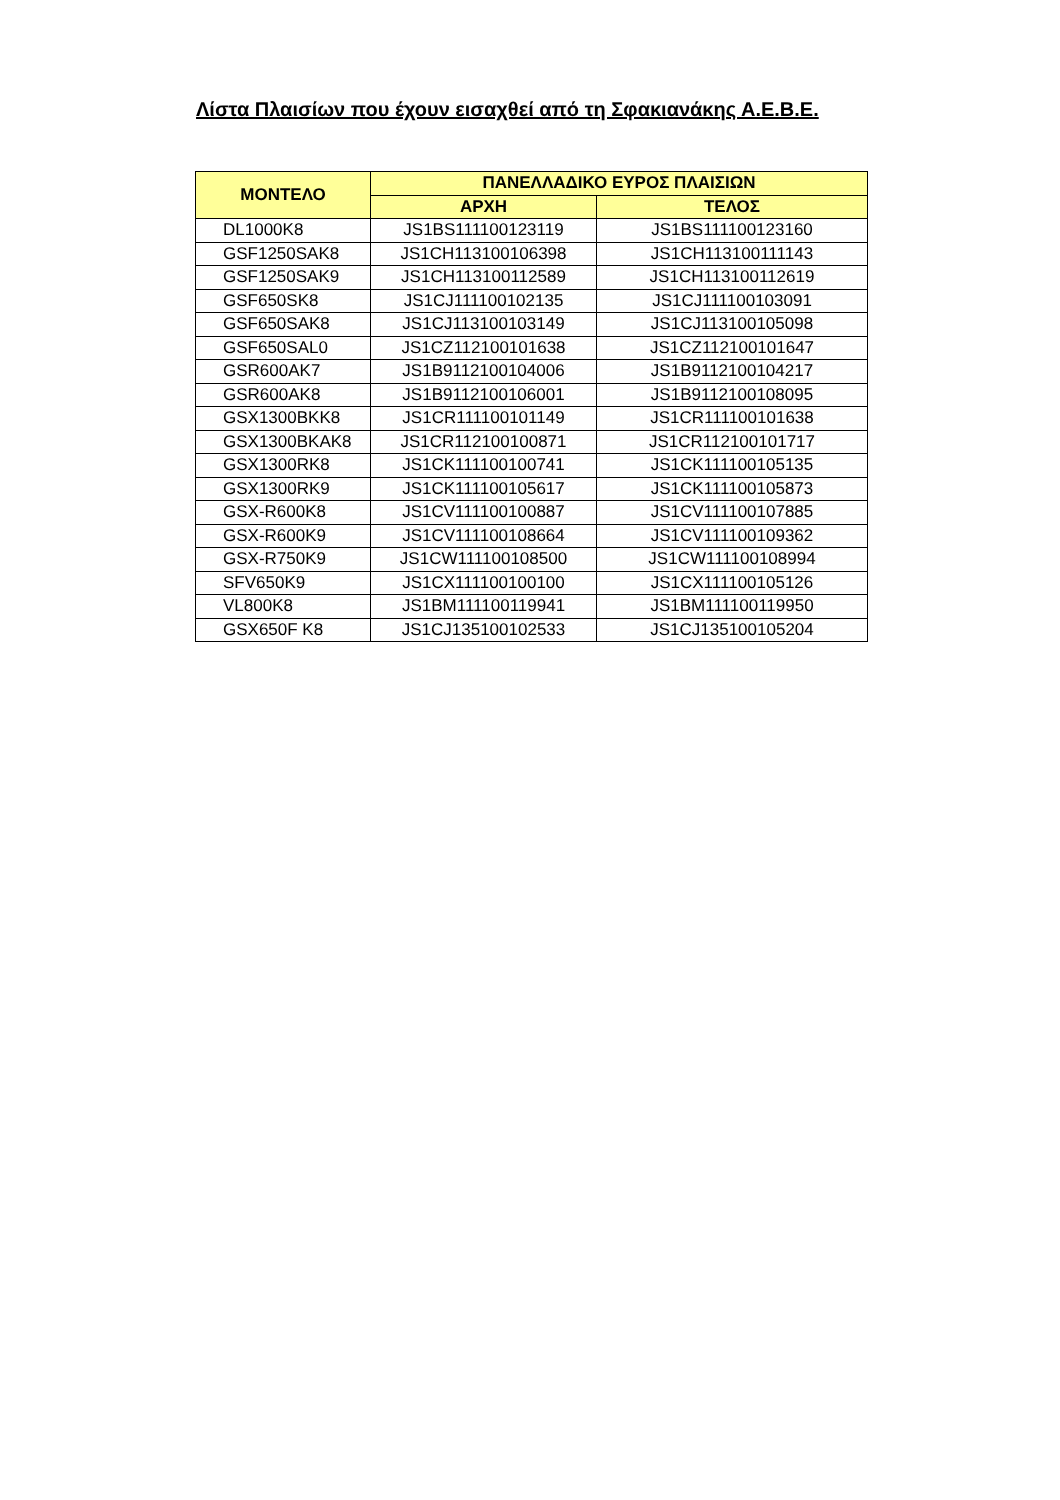Λίστα Πλαισίων που έχουν εισαχθεί από τη Σφακιανάκης Α.Ε.Β.Ε.
| ΜΟΝΤΕΛΟ | ΠΑΝΕΛΛΑΔΙΚΟ ΕΥΡΟΣ ΠΛΑΙΣΙΩΝ | |
| --- | --- | --- |
| | ΑΡΧΗ | ΤΕΛΟΣ |
| DL1000K8 | JS1BS111100123119 | JS1BS111100123160 |
| GSF1250SAK8 | JS1CH113100106398 | JS1CH113100111143 |
| GSF1250SAK9 | JS1CH113100112589 | JS1CH113100112619 |
| GSF650SK8 | JS1CJ111100102135 | JS1CJ111100103091 |
| GSF650SAK8 | JS1CJ113100103149 | JS1CJ113100105098 |
| GSF650SAL0 | JS1CZ112100101638 | JS1CZ112100101647 |
| GSR600AK7 | JS1B9112100104006 | JS1B9112100104217 |
| GSR600AK8 | JS1B9112100106001 | JS1B9112100108095 |
| GSX1300BKK8 | JS1CR111100101149 | JS1CR111100101638 |
| GSX1300BKAK8 | JS1CR112100100871 | JS1CR112100101717 |
| GSX1300RK8 | JS1CK111100100741 | JS1CK111100105135 |
| GSX1300RK9 | JS1CK111100105617 | JS1CK111100105873 |
| GSX-R600K8 | JS1CV111100100887 | JS1CV111100107885 |
| GSX-R600K9 | JS1CV111100108664 | JS1CV111100109362 |
| GSX-R750K9 | JS1CW111100108500 | JS1CW111100108994 |
| SFV650K9 | JS1CX111100100100 | JS1CX111100105126 |
| VL800K8 | JS1BM111100119941 | JS1BM111100119950 |
| GSX650F K8 | JS1CJ135100102533 | JS1CJ135100105204 |